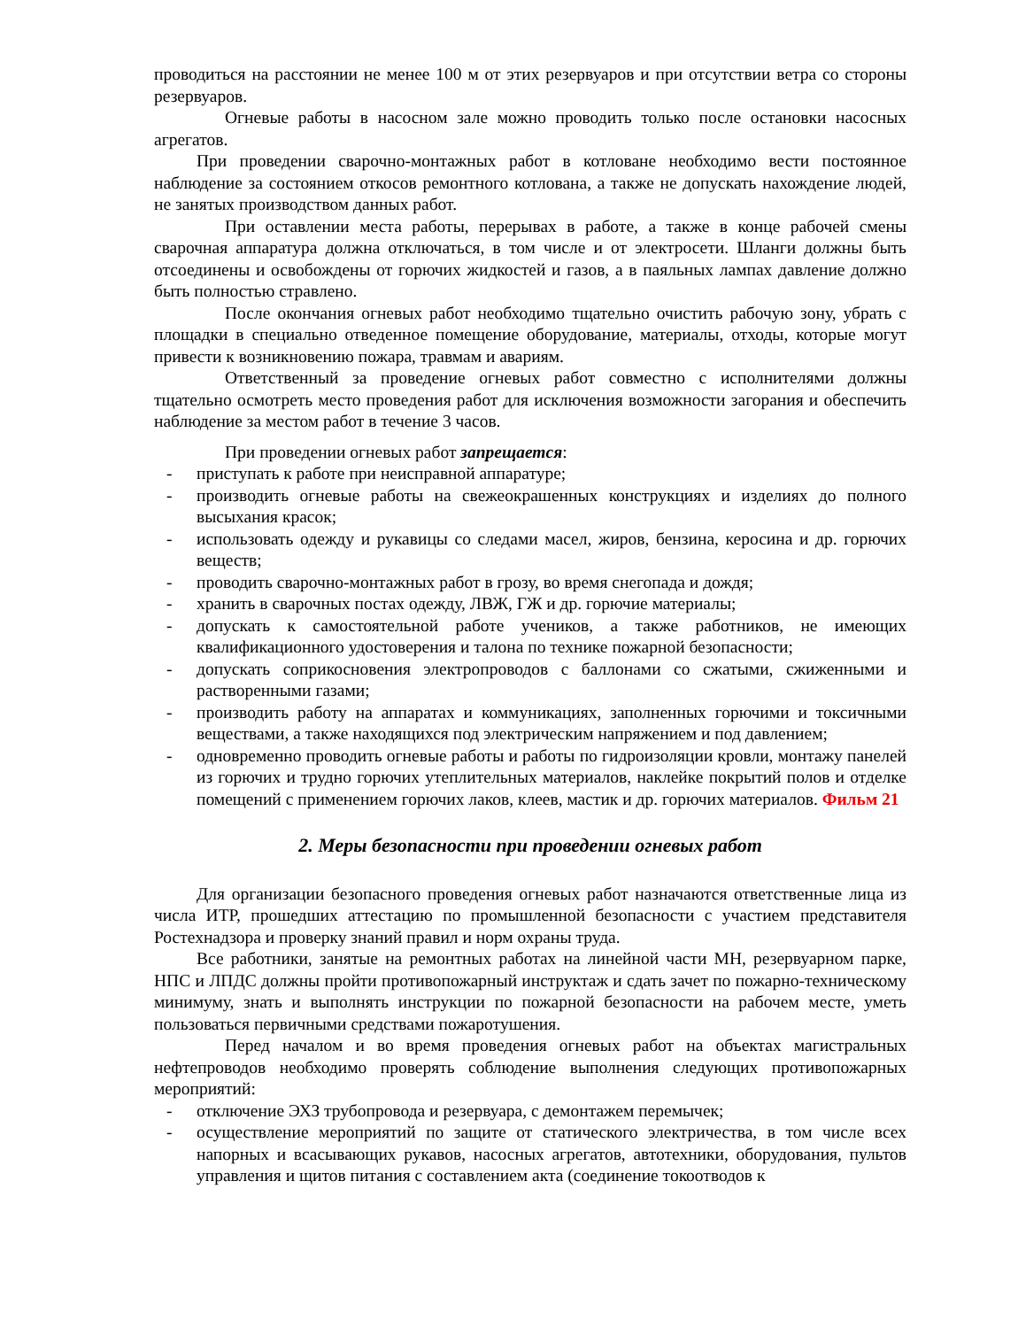проводиться на расстоянии не менее 100 м от этих резервуаров и при отсутствии ветра со стороны резервуаров.
Огневые работы в насосном зале можно проводить только после остановки насосных агрегатов.
При проведении сварочно-монтажных работ в котловане необходимо вести постоянное наблюдение за состоянием откосов ремонтного котлована, а также не допускать нахождение людей, не занятых производством данных работ.
При оставлении места работы, перерывах в работе, а также в конце рабочей смены сварочная аппаратура должна отключаться, в том числе и от электросети. Шланги должны быть отсоединены и освобождены от горючих жидкостей и газов, а в паяльных лампах давление должно быть полностью стравлено.
После окончания огневых работ необходимо тщательно очистить рабочую зону, убрать с площадки в специально отведенное помещение оборудование, материалы, отходы, которые могут привести к возникновению пожара, травмам и авариям.
Ответственный за проведение огневых работ совместно с исполнителями должны тщательно осмотреть место проведения работ для исключения возможности загорания и обеспечить наблюдение за местом работ в течение 3 часов.
При проведении огневых работ запрещается:
- приступать к работе при неисправной аппаратуре;
- производить огневые работы на свежеокрашенных конструкциях и изделиях до полного высыхания красок;
- использовать одежду и рукавицы со следами масел, жиров, бензина, керосина и др. горючих веществ;
- проводить сварочно-монтажных работ в грозу, во время снегопада и дождя;
- хранить в сварочных постах одежду, ЛВЖ, ГЖ и др. горючие материалы;
- допускать к самостоятельной работе учеников, а также работников, не имеющих квалификационного удостоверения и талона по технике пожарной безопасности;
- допускать соприкосновения электропроводов с баллонами со сжатыми, сжиженными и растворенными газами;
- производить работу на аппаратах и коммуникациях, заполненных горючими и токсичными веществами, а также находящихся под электрическим напряжением и под давлением;
- одновременно проводить огневые работы и работы по гидроизоляции кровли, монтажу панелей из горючих и трудно горючих утеплительных материалов, наклейке покрытий полов и отделке помещений с применением горючих лаков, клеев, мастик и др. горючих материалов. Фильм 21
2. Меры безопасности при проведении огневых работ
Для организации безопасного проведения огневых работ назначаются ответственные лица из числа ИТР, прошедших аттестацию по промышленной безопасности с участием представителя Ростехнадзора и проверку знаний правил и норм охраны труда.
Все работники, занятые на ремонтных работах на линейной части МН, резервуарном парке, НПС и ЛПДС должны пройти противопожарный инструктаж и сдать зачет по пожарно-техническому минимуму, знать и выполнять инструкции по пожарной безопасности на рабочем месте, уметь пользоваться первичными средствами пожаротушения.
Перед началом и во время проведения огневых работ на объектах магистральных нефтепроводов необходимо проверять соблюдение выполнения следующих противопожарных мероприятий:
- отключение ЭХЗ трубопровода и резервуара, с демонтажем перемычек;
- осуществление мероприятий по защите от статического электричества, в том числе всех напорных и всасывающих рукавов, насосных агрегатов, автотехники, оборудования, пультов управления и щитов питания с составлением акта (соединение токоотводов к